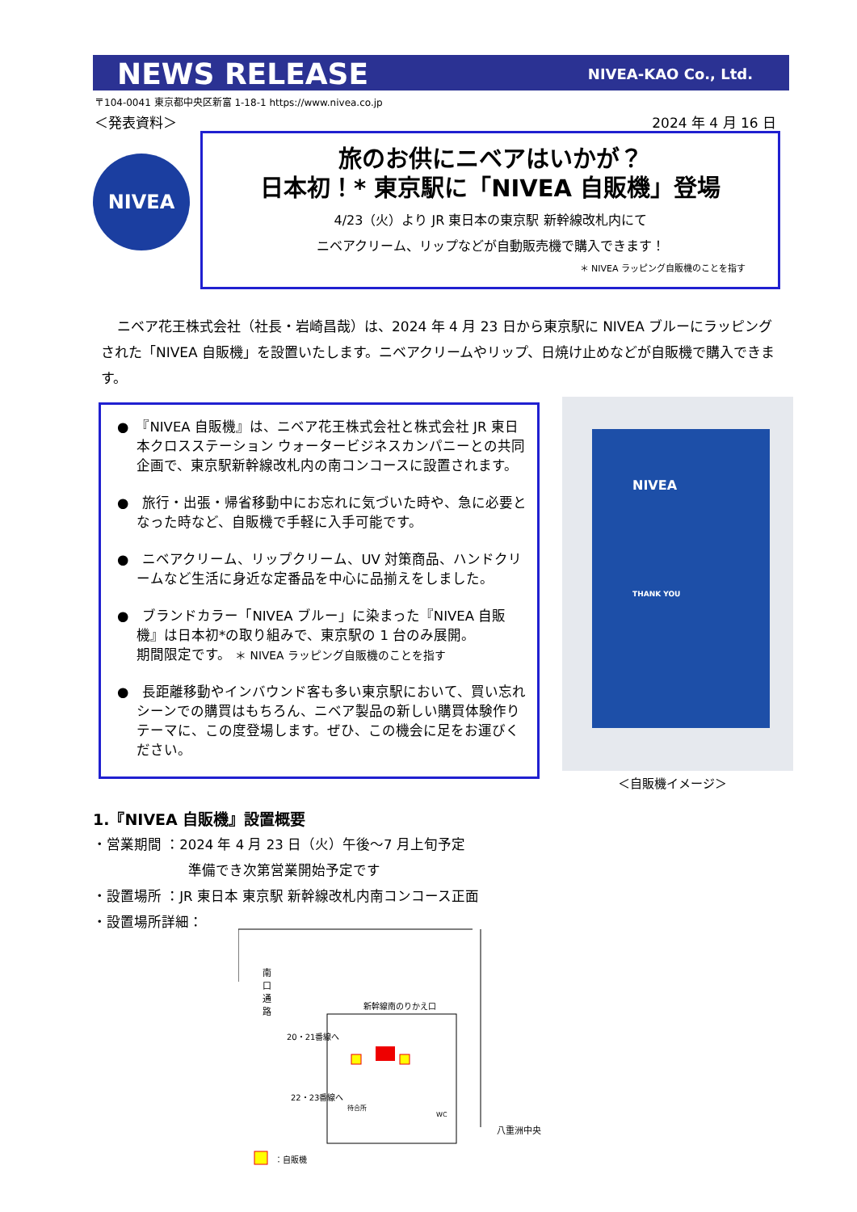NEWS RELEASE
NIVEA-KAO Co., Ltd.
〒104-0041 東京都中央区新富 1-18-1 https://www.nivea.co.jp
＜発表資料＞ 2024 年 4 月 16 日
NIVEA
旅のお供にニベアはいかが？
日本初！* 東京駅に「NIVEA 自販機」登場
4/23（火）より JR 東日本の東京駅 新幹線改札内にて
ニベアクリーム、リップなどが自動販売機で購入できます！
＊ NIVEA ラッピング自販機のことを指す
ニベア花王株式会社（社長・岩崎昌哉）は、2024 年 4 月 23 日から東京駅に NIVEA ブルーにラッピングされた「NIVEA 自販機」を設置いたします。ニベアクリームやリップ、日焼け止めなどが自販機で購入できます。
●　『NIVEA 自販機』は、ニベア花王株式会社と株式会社 JR 東日本クロスステーション ウォータービジネスカンパニーとの共同企画で、東京駅新幹線改札内の南コンコースに設置されます。
●　旅行・出張・帰省移動中にお忘れに気づいた時や、急に必要となった時など、自販機で手軽に入手可能です。
●　ニベアクリーム、リップクリーム、UV 対策商品、ハンドクリームなど生活に身近な定番品を中心に品揃えをしました。
●　ブランドカラー「NIVEA ブルー」に染まった『NIVEA 自販機』は日本初*の取り組みで、東京駅の 1 台のみ展開。
期間限定です。 ＊ NIVEA ラッピング自販機のことを指す
●　長距離移動やインバウンド客も多い東京駅において、買い忘れシーンでの購買はもちろん、ニベア製品の新しい購買体験作りテーマに、この度登場します。ぜひ、この機会に足をお運びください。
NIVEA
THANK YOU
＜自販機イメージ＞
1.『NIVEA 自販機』設置概要
・営業期間 ：2024 年 4 月 23 日（火）午後～7 月上旬予定
準備でき次第営業開始予定です
・設置場所 ：JR 東日本 東京駅 新幹線改札内南コンコース正面
・設置場所詳細：
南口通路
新幹線南のりかえ口
20・21番線へ
22・23番線へ
待合所
WC
八重洲中央
：自販機